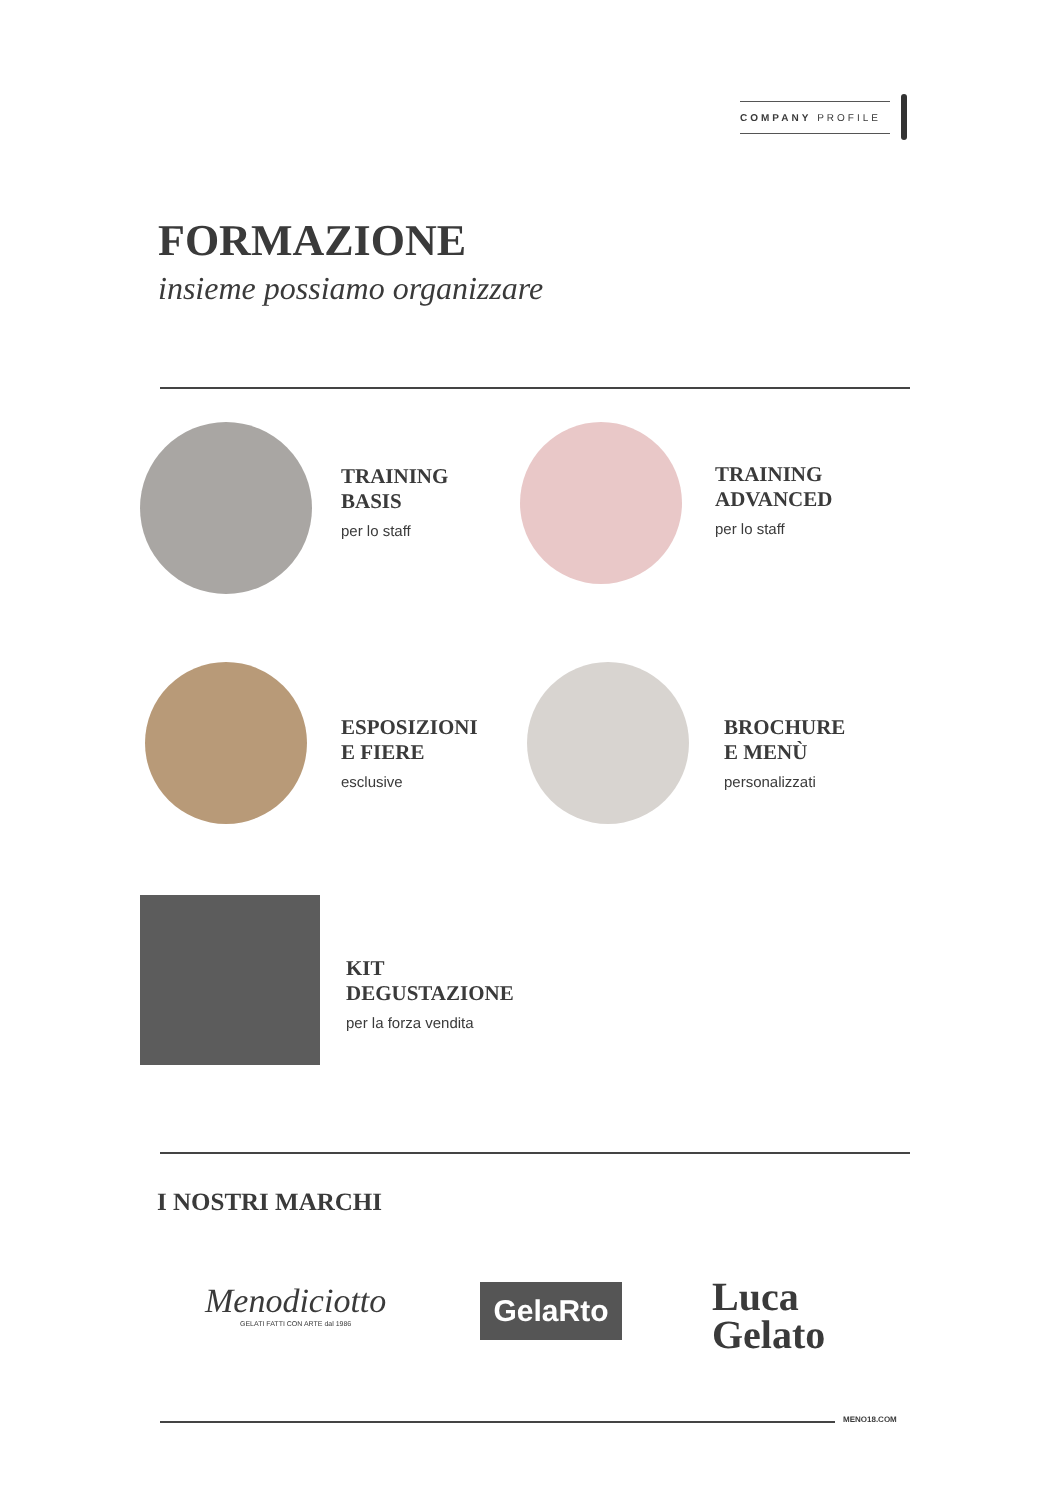COMPANY PROFILE
FORMAZIONE
insieme possiamo organizzare
TRAINING
BASIS
per lo staff
TRAINING
ADVANCED
per lo staff
ESPOSIZIONI
E FIERE
esclusive
BROCHURE
E MENÙ
personalizzati
KIT
DEGUSTAZIONE
per la forza vendita
I NOSTRI MARCHI
Menodiciotto
GELATI FATTI CON ARTE dal 1986
GelaRto
Luca
Gelato
MENO18.COM